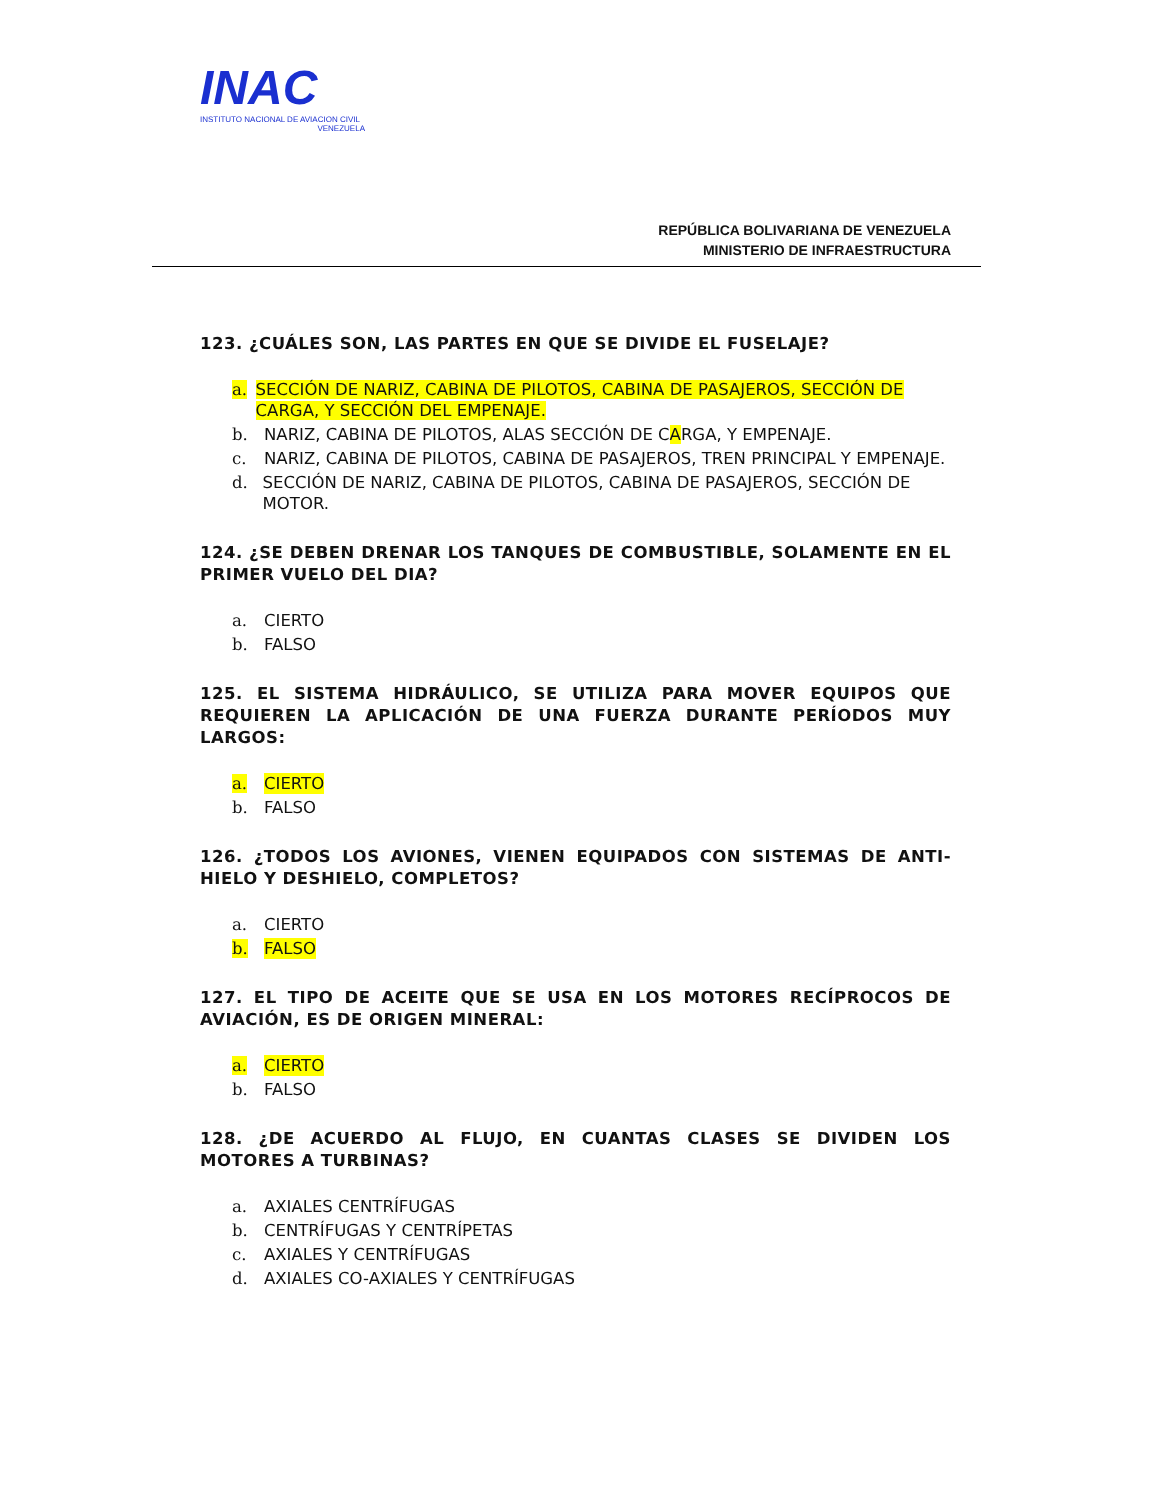INAC
INSTITUTO NACIONAL DE AVIACION CIVIL
VENEZUELA
REPÚBLICA BOLIVARIANA DE VENEZUELA
MINISTERIO DE INFRAESTRUCTURA
123. ¿CUÁLES SON, LAS PARTES EN QUE SE DIVIDE EL FUSELAJE?
a. SECCIÓN DE NARIZ, CABINA DE PILOTOS, CABINA DE PASAJEROS, SECCIÓN DE CARGA, Y SECCIÓN DEL EMPENAJE.
b. NARIZ, CABINA DE PILOTOS, ALAS SECCIÓN DE CARGA, Y EMPENAJE.
c. NARIZ, CABINA DE PILOTOS, CABINA DE PASAJEROS, TREN PRINCIPAL Y EMPENAJE.
d. SECCIÓN DE NARIZ, CABINA DE PILOTOS, CABINA DE PASAJEROS, SECCIÓN DE MOTOR.
124. ¿SE DEBEN DRENAR LOS TANQUES DE COMBUSTIBLE, SOLAMENTE EN EL PRIMER VUELO DEL DIA?
a. CIERTO
b. FALSO
125. EL SISTEMA HIDRÁULICO, SE UTILIZA PARA MOVER EQUIPOS QUE REQUIEREN LA APLICACIÓN DE UNA FUERZA DURANTE PERÍODOS MUY LARGOS:
a. CIERTO
b. FALSO
126. ¿TODOS LOS AVIONES, VIENEN EQUIPADOS CON SISTEMAS DE ANTI-HIELO Y DESHIELO, COMPLETOS?
a. CIERTO
b. FALSO
127. EL TIPO DE ACEITE QUE SE USA EN LOS MOTORES RECÍPROCOS DE AVIACIÓN, ES DE ORIGEN MINERAL:
a. CIERTO
b. FALSO
128. ¿DE ACUERDO AL FLUJO, EN CUANTAS CLASES SE DIVIDEN LOS MOTORES A TURBINAS?
a. AXIALES CENTRÍFUGAS
b. CENTRÍFUGAS Y CENTRÍPETAS
c. AXIALES Y CENTRÍFUGAS
d. AXIALES CO-AXIALES Y CENTRÍFUGAS